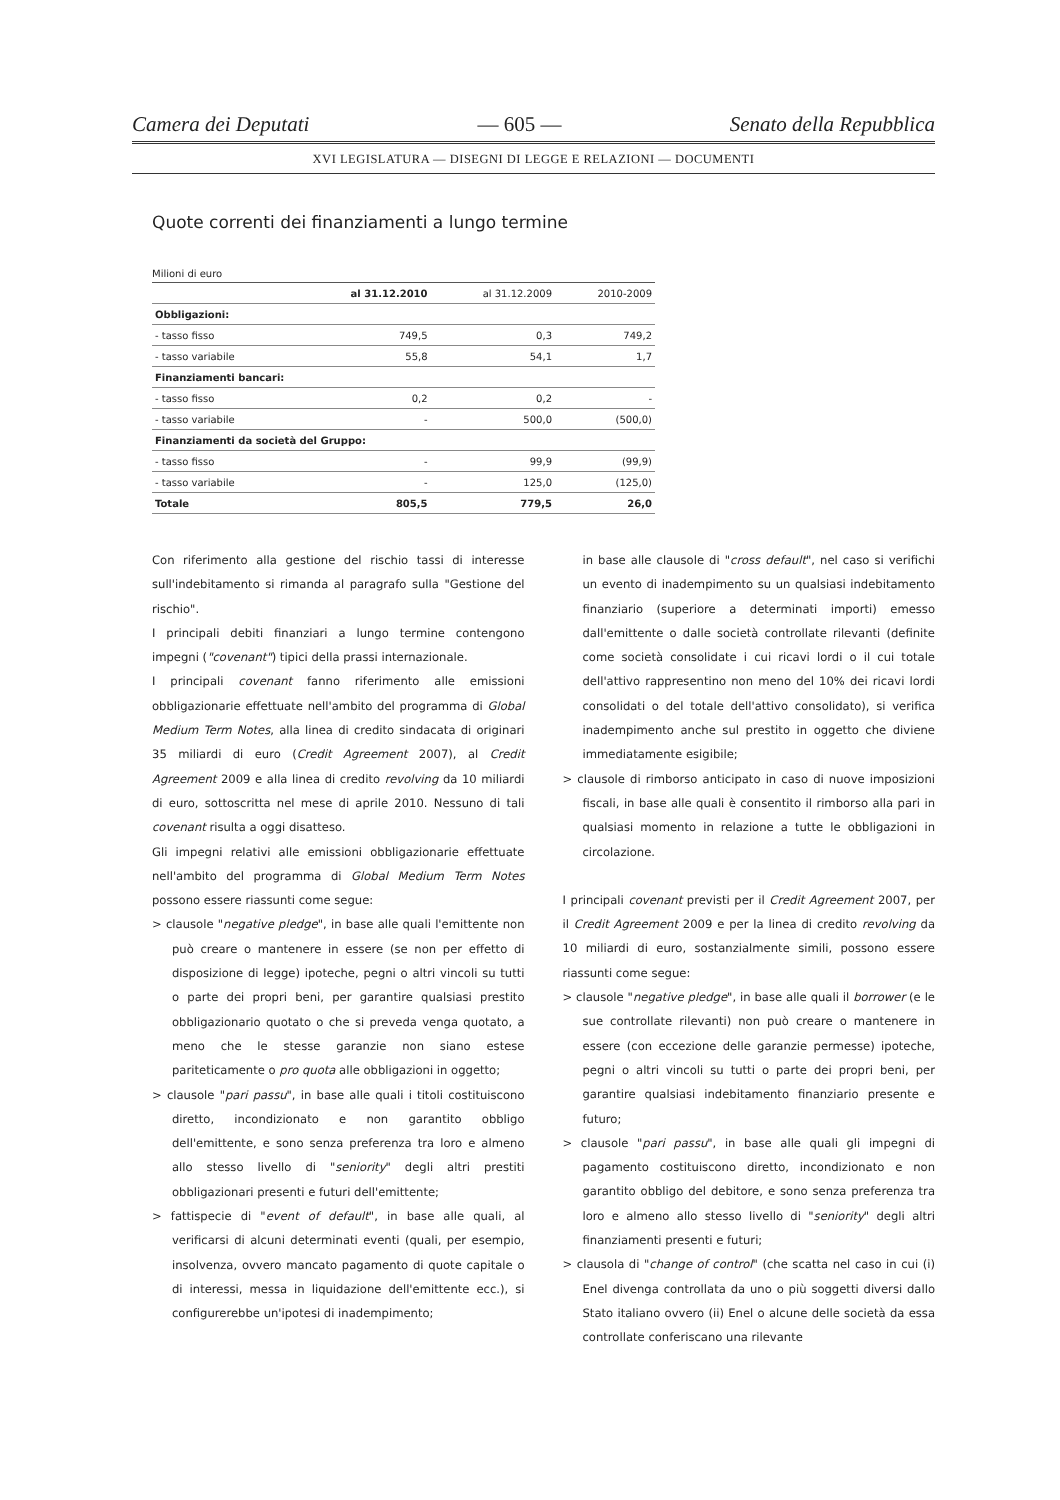Camera dei Deputati — 605 — Senato della Repubblica
XVI LEGISLATURA — DISEGNI DI LEGGE E RELAZIONI — DOCUMENTI
Quote correnti dei finanziamenti a lungo termine
Milioni di euro
| | al 31.12.2010 | al 31.12.2009 | 2010-2009 |
| --- | --- | --- | --- |
| Obbligazioni: | | | |
| - tasso fisso | 749,5 | 0,3 | 749,2 |
| - tasso variabile | 55,8 | 54,1 | 1,7 |
| Finanziamenti bancari: | | | |
| - tasso fisso | 0,2 | 0,2 | - |
| - tasso variabile | - | 500,0 | (500,0) |
| Finanziamenti da società del Gruppo: | | | |
| - tasso fisso | - | 99,9 | (99,9) |
| - tasso variabile | - | 125,0 | (125,0) |
| Totale | 805,5 | 779,5 | 26,0 |
Con riferimento alla gestione del rischio tassi di interesse sull'indebitamento si rimanda al paragrafo sulla "Gestione del rischio".
I principali debiti finanziari a lungo termine contengono impegni ("covenant") tipici della prassi internazionale.
I principali covenant fanno riferimento alle emissioni obbligazionarie effettuate nell'ambito del programma di Global Medium Term Notes, alla linea di credito sindacata di originari 35 miliardi di euro (Credit Agreement 2007), al Credit Agreement 2009 e alla linea di credito revolving da 10 miliardi di euro, sottoscritta nel mese di aprile 2010. Nessuno di tali covenant risulta a oggi disatteso.
Gli impegni relativi alle emissioni obbligazionarie effettuate nell'ambito del programma di Global Medium Term Notes possono essere riassunti come segue:
> clausole "negative pledge", in base alle quali l'emittente non può creare o mantenere in essere (se non per effetto di disposizione di legge) ipoteche, pegni o altri vincoli su tutti o parte dei propri beni, per garantire qualsiasi prestito obbligazionario quotato o che si preveda venga quotato, a meno che le stesse garanzie non siano estese pariteticamente o pro quota alle obbligazioni in oggetto;
> clausole "pari passu", in base alle quali i titoli costituiscono diretto, incondizionato e non garantito obbligo dell'emittente, e sono senza preferenza tra loro e almeno allo stesso livello di "seniority" degli altri prestiti obbligazionari presenti e futuri dell'emittente;
> fattispecie di "event of default", in base alle quali, al verificarsi di alcuni determinati eventi (quali, per esempio, insolvenza, ovvero mancato pagamento di quote capitale o di interessi, messa in liquidazione dell'emittente ecc.), si configurerebbe un'ipotesi di inadempimento;
in base alle clausole di "cross default", nel caso si verifichi un evento di inadempimento su un qualsiasi indebitamento finanziario (superiore a determinati importi) emesso dall'emittente o dalle società controllate rilevanti (definite come società consolidate i cui ricavi lordi o il cui totale dell'attivo rappresentino non meno del 10% dei ricavi lordi consolidati o del totale dell'attivo consolidato), si verifica inadempimento anche sul prestito in oggetto che diviene immediatamente esigibile;
> clausole di rimborso anticipato in caso di nuove imposizioni fiscali, in base alle quali è consentito il rimborso alla pari in qualsiasi momento in relazione a tutte le obbligazioni in circolazione.
I principali covenant previsti per il Credit Agreement 2007, per il Credit Agreement 2009 e per la linea di credito revolving da 10 miliardi di euro, sostanzialmente simili, possono essere riassunti come segue:
> clausole "negative pledge", in base alle quali il borrower (e le sue controllate rilevanti) non può creare o mantenere in essere (con eccezione delle garanzie permesse) ipoteche, pegni o altri vincoli su tutti o parte dei propri beni, per garantire qualsiasi indebitamento finanziario presente e futuro;
> clausole "pari passu", in base alle quali gli impegni di pagamento costituiscono diretto, incondizionato e non garantito obbligo del debitore, e sono senza preferenza tra loro e almeno allo stesso livello di "seniority" degli altri finanziamenti presenti e futuri;
> clausola di "change of control" (che scatta nel caso in cui (i) Enel divenga controllata da uno o più soggetti diversi dallo Stato italiano ovvero (ii) Enel o alcune delle società da essa controllate conferiscano una rilevante